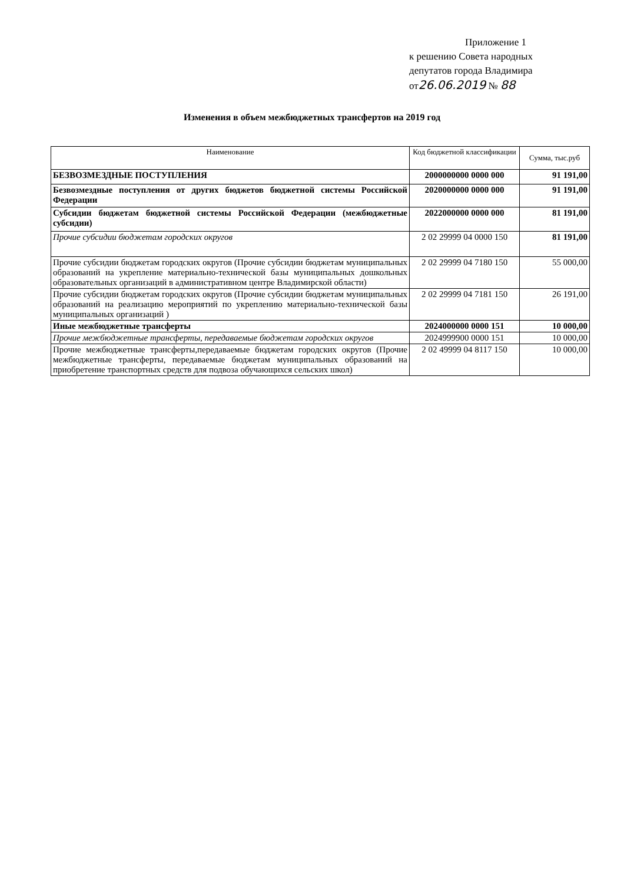Приложение 1
к решению Совета народных
депутатов города Владимира
от26.06.2019 № 88
Изменения в объем межбюджетных трансфертов на 2019 год
| Наименование | Код бюджетной классификации | Сумма, тыс.руб |
| --- | --- | --- |
| БЕЗВОЗМЕЗДНЫЕ ПОСТУПЛЕНИЯ | 2000000000 0000 000 | 91 191,00 |
| Безвозмездные поступления от других бюджетов бюджетной системы Российской Федерации | 2020000000 0000 000 | 91 191,00 |
| Субсидии бюджетам бюджетной системы Российской Федерации (межбюджетные субсидии) | 2022000000 0000 000 | 81 191,00 |
| Прочие субсидии бюджетам городских округов | 2 02 29999 04 0000 150 | 81 191,00 |
| Прочие субсидии бюджетам городских округов (Прочие субсидии бюджетам муниципальных образований на укрепление материально-технической базы муниципальных дошкольных образовательных организаций в административном центре Владимирской области) | 2 02 29999 04 7180 150 | 55 000,00 |
| Прочие субсидии бюджетам городских округов (Прочие субсидии бюджетам муниципальных образований на реализацию мероприятий по укреплению материально-технической базы муниципальных организаций ) | 2 02 29999 04 7181 150 | 26 191,00 |
| Иные межбюджетные трансферты | 2024000000 0000 151 | 10 000,00 |
| Прочие межбюджетные трансферты, передаваемые бюджетам городских округов | 2024999900 0000 151 | 10 000,00 |
| Прочие межбюджетные трансферты,передаваемые бюджетам городских округов (Прочие межбюджетные трансферты, передаваемые бюджетам муниципальных образований на приобретение транспортных средств для подвоза обучающихся сельских школ) | 2 02 49999 04 8117 150 | 10 000,00 |